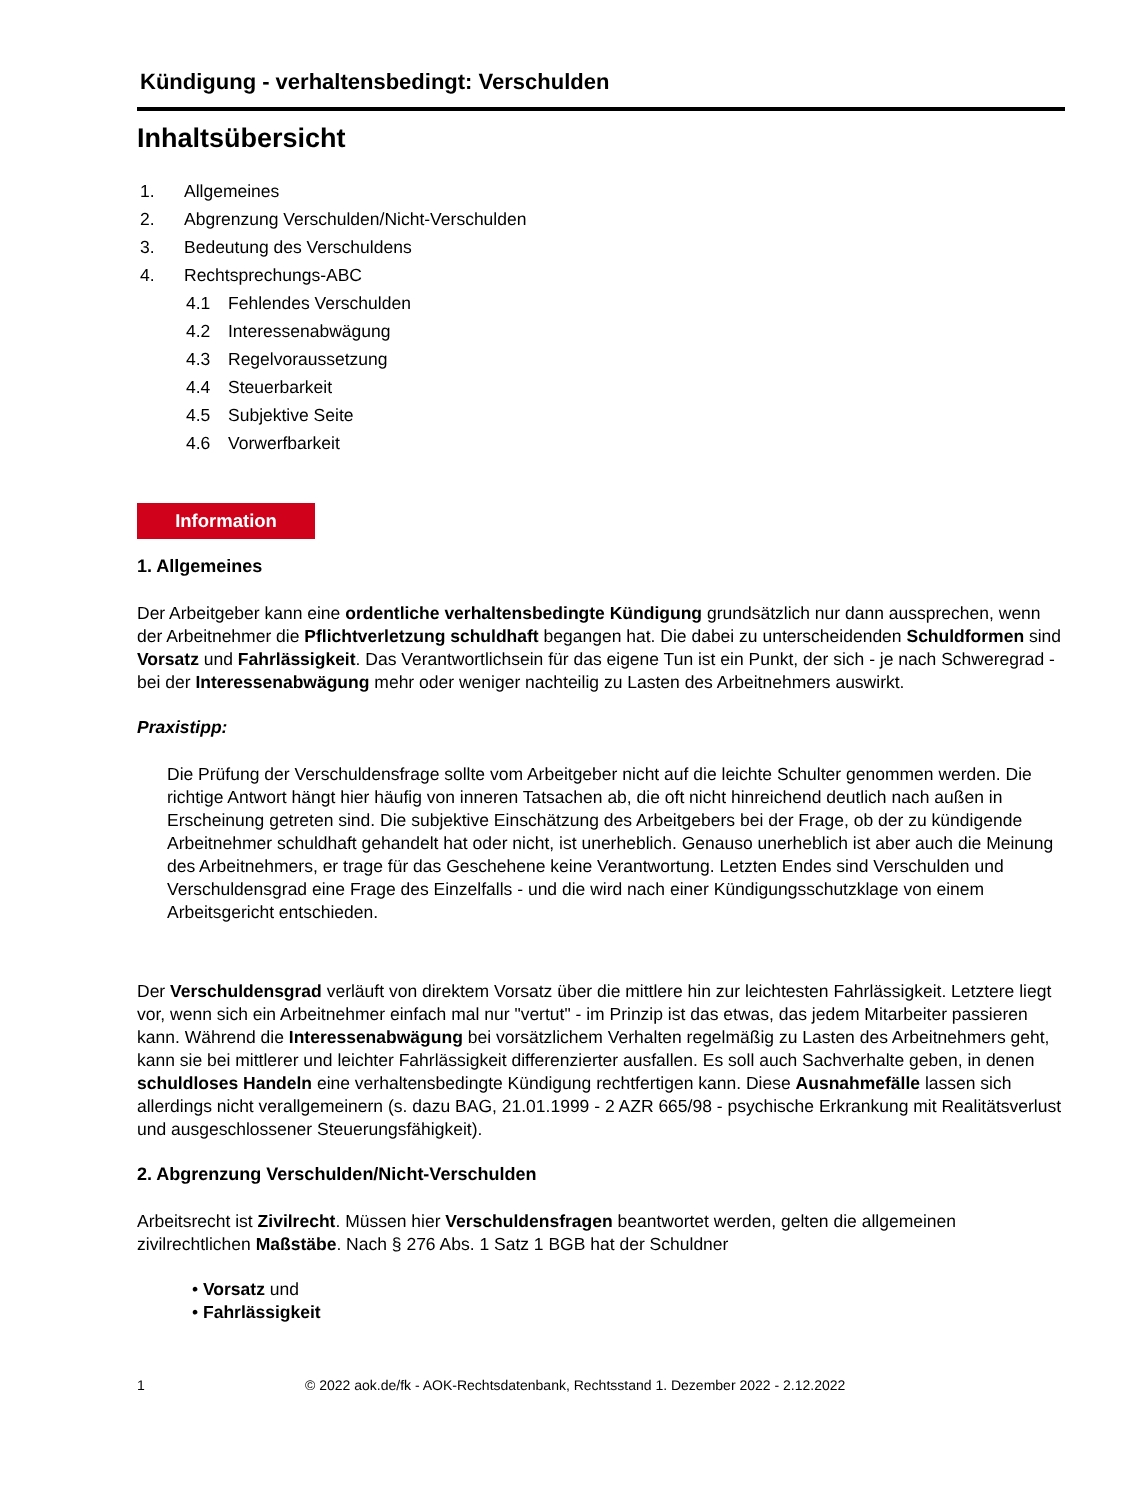Kündigung - verhaltensbedingt: Verschulden
Inhaltsübersicht
1. Allgemeines
2. Abgrenzung Verschulden/Nicht-Verschulden
3. Bedeutung des Verschuldens
4. Rechtsprechungs-ABC
4.1 Fehlendes Verschulden
4.2 Interessenabwägung
4.3 Regelvoraussetzung
4.4 Steuerbarkeit
4.5 Subjektive Seite
4.6 Vorwerfbarkeit
Information
1. Allgemeines
Der Arbeitgeber kann eine ordentliche verhaltensbedingte Kündigung grundsätzlich nur dann aussprechen, wenn der Arbeitnehmer die Pflichtverletzung schuldhaft begangen hat. Die dabei zu unterscheidenden Schuldformen sind Vorsatz und Fahrlässigkeit. Das Verantwortlichsein für das eigene Tun ist ein Punkt, der sich - je nach Schweregrad - bei der Interessenabwägung mehr oder weniger nachteilig zu Lasten des Arbeitnehmers auswirkt.
Praxistipp:
Die Prüfung der Verschuldensfrage sollte vom Arbeitgeber nicht auf die leichte Schulter genommen werden. Die richtige Antwort hängt hier häufig von inneren Tatsachen ab, die oft nicht hinreichend deutlich nach außen in Erscheinung getreten sind. Die subjektive Einschätzung des Arbeitgebers bei der Frage, ob der zu kündigende Arbeitnehmer schuldhaft gehandelt hat oder nicht, ist unerheblich. Genauso unerheblich ist aber auch die Meinung des Arbeitnehmers, er trage für das Geschehene keine Verantwortung. Letzten Endes sind Verschulden und Verschuldensgrad eine Frage des Einzelfalls - und die wird nach einer Kündigungsschutzklage von einem Arbeitsgericht entschieden.
Der Verschuldensgrad verläuft von direktem Vorsatz über die mittlere hin zur leichtesten Fahrlässigkeit. Letztere liegt vor, wenn sich ein Arbeitnehmer einfach mal nur "vertut" - im Prinzip ist das etwas, das jedem Mitarbeiter passieren kann. Während die Interessenabwägung bei vorsätzlichem Verhalten regelmäßig zu Lasten des Arbeitnehmers geht, kann sie bei mittlerer und leichter Fahrlässigkeit differenzierter ausfallen. Es soll auch Sachverhalte geben, in denen schuldloses Handeln eine verhaltensbedingte Kündigung rechtfertigen kann. Diese Ausnahmefälle lassen sich allerdings nicht verallgemeinern (s. dazu BAG, 21.01.1999 - 2 AZR 665/98 - psychische Erkrankung mit Realitätsverlust und ausgeschlossener Steuerungsfähigkeit).
2. Abgrenzung Verschulden/Nicht-Verschulden
Arbeitsrecht ist Zivilrecht. Müssen hier Verschuldensfragen beantwortet werden, gelten die allgemeinen zivilrechtlichen Maßstäbe. Nach § 276 Abs. 1 Satz 1 BGB hat der Schuldner
• Vorsatz und
• Fahrlässigkeit
1 © 2022 aok.de/fk - AOK-Rechtsdatenbank, Rechtsstand 1. Dezember 2022 - 2.12.2022